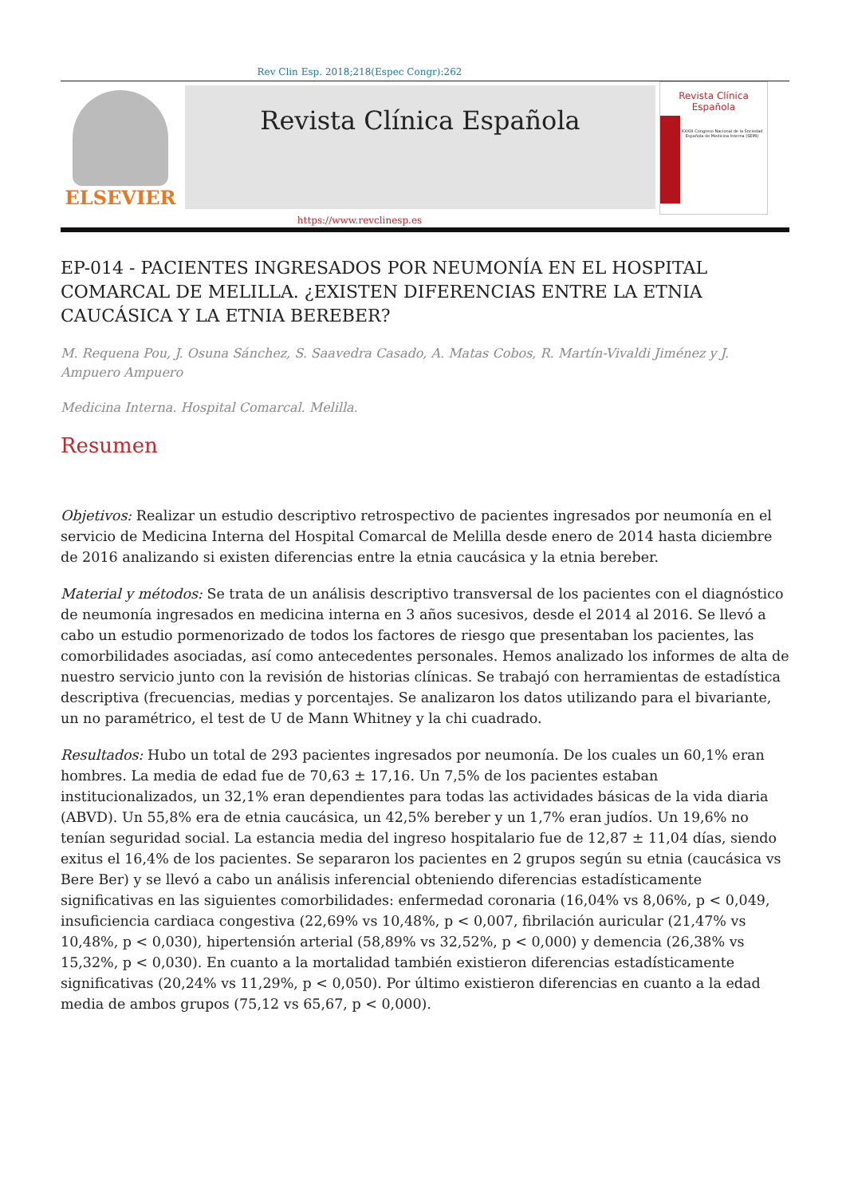Rev Clin Esp. 2018;218(Espec Congr):262
ELSEVIER
Revista Clínica Española
Revista Clínica
Española
XXXIX Congreso Nacional de la Sociedad Española de Medicina Interna (SEMI)
https://www.revclinesp.es
EP-014 - PACIENTES INGRESADOS POR NEUMONÍA EN EL HOSPITAL COMARCAL DE MELILLA. ¿EXISTEN DIFERENCIAS ENTRE LA ETNIA CAUCÁSICA Y LA ETNIA BEREBER?
M. Requena Pou, J. Osuna Sánchez, S. Saavedra Casado, A. Matas Cobos, R. Martín-Vivaldi Jiménez y J. Ampuero Ampuero
Medicina Interna. Hospital Comarcal. Melilla.
Resumen
Objetivos: Realizar un estudio descriptivo retrospectivo de pacientes ingresados por neumonía en el servicio de Medicina Interna del Hospital Comarcal de Melilla desde enero de 2014 hasta diciembre de 2016 analizando si existen diferencias entre la etnia caucásica y la etnia bereber.
Material y métodos: Se trata de un análisis descriptivo transversal de los pacientes con el diagnóstico de neumonía ingresados en medicina interna en 3 años sucesivos, desde el 2014 al 2016. Se llevó a cabo un estudio pormenorizado de todos los factores de riesgo que presentaban los pacientes, las comorbilidades asociadas, así como antecedentes personales. Hemos analizado los informes de alta de nuestro servicio junto con la revisión de historias clínicas. Se trabajó con herramientas de estadística descriptiva (frecuencias, medias y porcentajes. Se analizaron los datos utilizando para el bivariante, un no paramétrico, el test de U de Mann Whitney y la chi cuadrado.
Resultados: Hubo un total de 293 pacientes ingresados por neumonía. De los cuales un 60,1% eran hombres. La media de edad fue de 70,63 ± 17,16. Un 7,5% de los pacientes estaban institucionalizados, un 32,1% eran dependientes para todas las actividades básicas de la vida diaria (ABVD). Un 55,8% era de etnia caucásica, un 42,5% bereber y un 1,7% eran judíos. Un 19,6% no tenían seguridad social. La estancia media del ingreso hospitalario fue de 12,87 ± 11,04 días, siendo exitus el 16,4% de los pacientes. Se separaron los pacientes en 2 grupos según su etnia (caucásica vs Bere Ber) y se llevó a cabo un análisis inferencial obteniendo diferencias estadísticamente significativas en las siguientes comorbilidades: enfermedad coronaria (16,04% vs 8,06%, p < 0,049, insuficiencia cardiaca congestiva (22,69% vs 10,48%, p < 0,007, fibrilación auricular (21,47% vs 10,48%, p < 0,030), hipertensión arterial (58,89% vs 32,52%, p < 0,000) y demencia (26,38% vs 15,32%, p < 0,030). En cuanto a la mortalidad también existieron diferencias estadísticamente significativas (20,24% vs 11,29%, p < 0,050). Por último existieron diferencias en cuanto a la edad media de ambos grupos (75,12 vs 65,67, p < 0,000).